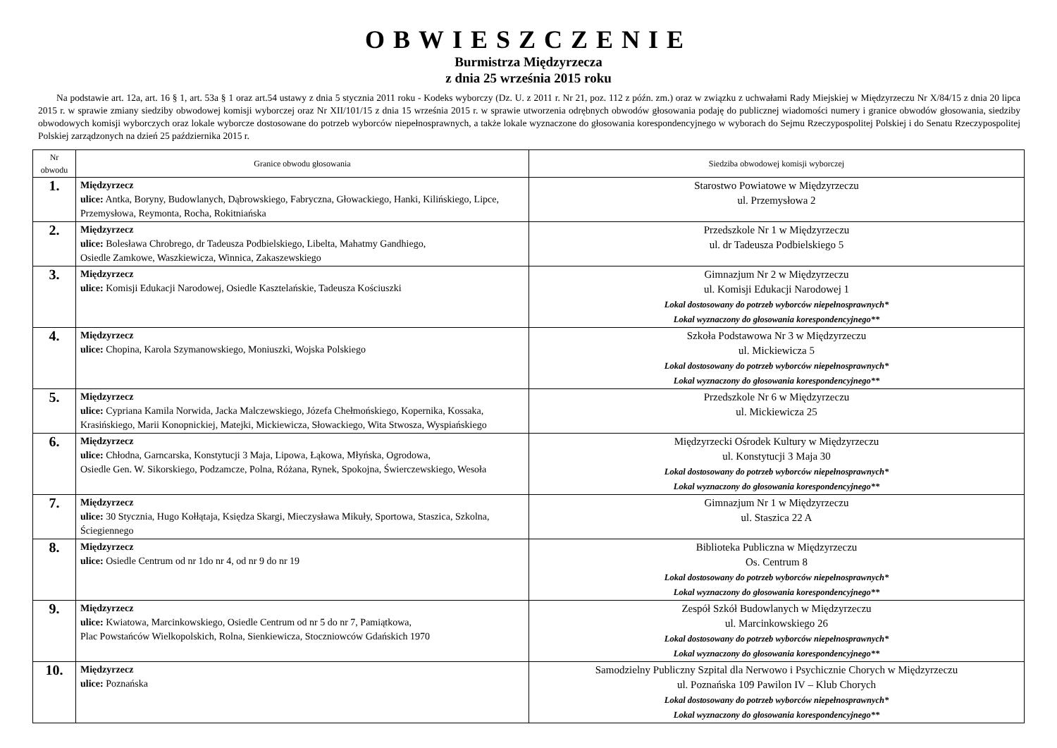OBWIESZCZENIE
Burmistrza Międzyrzecza
z dnia 25 września 2015 roku
Na podstawie art. 12a, art. 16 § 1, art. 53a § 1 oraz art.54 ustawy z dnia 5 stycznia 2011 roku - Kodeks wyborczy (Dz. U. z 2011 r. Nr 21, poz. 112 z późn. zm.) oraz w związku z uchwałami Rady Miejskiej w Międzyrzeczu Nr X/84/15 z dnia 20 lipca 2015 r. w sprawie zmiany siedziby obwodowej komisji wyborczej oraz Nr XII/101/15 z dnia 15 września 2015 r. w sprawie utworzenia odrębnych obwodów głosowania podaję do publicznej wiadomości numery i granice obwodów głosowania, siedziby obwodowych komisji wyborczych oraz lokale wyborcze dostosowane do potrzeb wyborców niepełnosprawnych, a także lokale wyznaczone do głosowania korespondencyjnego w wyborach do Sejmu Rzeczypospolitej Polskiej i do Senatu Rzeczypospolitej Polskiej zarządzonych na dzień 25 października 2015 r.
| Nr obwodu | Granice obwodu głosowania | Siedziba obwodowej komisji wyborczej |
| --- | --- | --- |
| 1. | Międzyrzecz ulice: Antka, Boryny, Budowlanych, Dąbrowskiego, Fabryczna, Głowackiego, Hanki, Kilińskiego, Lipce, Przemysłowa, Reymonta, Rocha, Rokitniańska | Starostwo Powiatowe w Międzyrzeczu ul. Przemysłowa 2 |
| 2. | Międzyrzecz ulice: Bolesława Chrobrego, dr Tadeusza Podbielskiego, Libelta, Mahatmy Gandhiego, Osiedle Zamkowe, Waszkiewicza, Winnica, Zakaszewskiego | Przedszkole Nr 1 w Międzyrzeczu ul. dr Tadeusza Podbielskiego 5 |
| 3. | Międzyrzecz ulice: Komisji Edukacji Narodowej, Osiedle Kasztelańskie, Tadeusza Kościuszki | Gimnazjum Nr 2 w Międzyrzeczu ul. Komisji Edukacji Narodowej 1 Lokal dostosowany do potrzeb wyborców niepełnosprawnych* Lokal wyznaczony do głosowania korespondencyjnego** |
| 4. | Międzyrzecz ulice: Chopina, Karola Szymanowskiego, Moniuszki, Wojska Polskiego | Szkoła Podstawowa Nr 3 w Międzyrzeczu ul. Mickiewicza 5 Lokal dostosowany do potrzeb wyborców niepełnosprawnych* Lokal wyznaczony do głosowania korespondencyjnego** |
| 5. | Międzyrzecz ulice: Cypriana Kamila Norwida, Jacka Malczewskiego, Józefa Chełmońskiego, Kopernika, Kossaka, Krasińskiego, Marii Konopnickiej, Matejki, Mickiewicza, Słowackiego, Wita Stwosza, Wyspiańskiego | Przedszkole Nr 6 w Międzyrzeczu ul. Mickiewicza 25 |
| 6. | Międzyrzecz ulice: Chłodna, Garncarska, Konstytucji 3 Maja, Lipowa, Łąkowa, Młyńska, Ogrodowa, Osiedle Gen. W. Sikorskiego, Podzamcze, Polna, Różana, Rynek, Spokojna, Świerczewskiego, Wesoła | Międzyrzecki Ośrodek Kultury w Międzyrzeczu ul. Konstytucji 3 Maja 30 Lokal dostosowany do potrzeb wyborców niepełnosprawnych* Lokal wyznaczony do głosowania korespondencyjnego** |
| 7. | Międzyrzecz ulice: 30 Stycznia, Hugo Kołłątaja, Księdza Skargi, Mieczysława Mikuły, Sportowa, Staszica, Szkolna, Ściegiennego | Gimnazjum Nr 1 w Międzyrzeczu ul. Staszica 22 A |
| 8. | Międzyrzecz ulice: Osiedle Centrum od nr 1do nr 4, od nr 9 do nr 19 | Biblioteka Publiczna w Międzyrzeczu Os. Centrum 8 Lokal dostosowany do potrzeb wyborców niepełnosprawnych* Lokal wyznaczony do głosowania korespondencyjnego** |
| 9. | Międzyrzecz ulice: Kwiatowa, Marcinkowskiego, Osiedle Centrum od nr 5 do nr 7, Pamiątkowa, Plac Powstańców Wielkopolskich, Rolna, Sienkiewicza, Stoczniowców Gdańskich 1970 | Zespół Szkół Budowlanych w Międzyrzeczu ul. Marcinkowskiego 26 Lokal dostosowany do potrzeb wyborców niepełnosprawnych* Lokal wyznaczony do głosowania korespondencyjnego** |
| 10. | Międzyrzecz ulice: Poznańska | Samodzielny Publiczny Szpital dla Nerwowo i Psychicznie Chorych w Międzyrzeczu ul. Poznańska 109 Pawilon IV – Klub Chorych Lokal dostosowany do potrzeb wyborców niepełnosprawnych* Lokal wyznaczony do głosowania korespondencyjnego** |